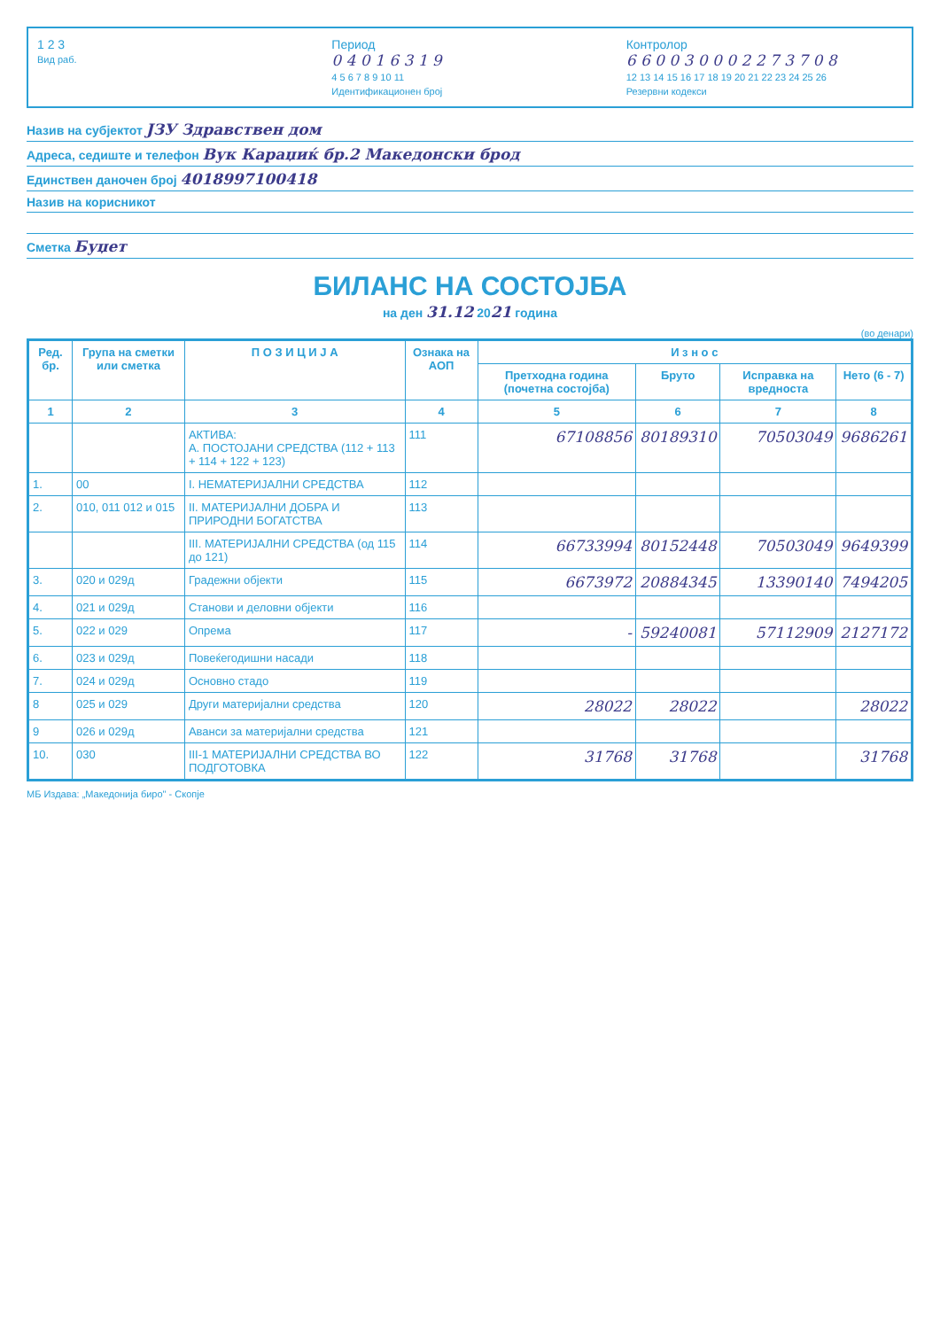1 2 3
Вид раб.
Период
0 4 0 1 6 3 1 9
4 5 6 7 8 9 10 11
Идентификационен број
Контролор
6 6 0 0 3 0 0 0 2 2 7 3 7 0 8
12 13 14 15 16 17 18 19 20 21 22 23 24 25 26
Резервни кодекси
Назив на субјектот ЈЗУ Здравствен дом
Адреса, седиште и телефон Вук Караџиќ бр.2 Македонски брод
Единствен даночен број 4018997100418
Назив на корисникот
Сметка Буџет
БИЛАНС НА СОСТОЈБА
на ден 31.12 2021 година
(во денари)
| Ред. бр. | Група на сметки или сметка | П О З И Ц И Ј А | Ознака на АОП | И з н о с | | | |
| --- | --- | --- | --- | --- | --- | --- | --- |
| | | | | Претходна година (почетна состојба) | Бруто | Исправка на вредноста | Нето (6 - 7) |
| 1 | 2 | 3 | 4 | 5 | 6 | 7 | 8 |
| | | АКТИВА: А. ПОСТОЈАНИ СРЕДСТВА (112 + 113 + 114 + 122 + 123) | 111 | 67108856 | 80189310 | 70503049 | 9686261 |
| 1. | 00 | I. НЕМАТЕРИЈАЛНИ СРЕДСТВА | 112 | | | | |
| 2. | 010, 011 012 и 015 | II. МАТЕРИЈАЛНИ ДОБРА И ПРИРОДНИ БОГАТСТВА | 113 | | | | |
| | | III. МАТЕРИЈАЛНИ СРЕДСТВА (од 115 до 121) | 114 | 66733994 | 80152448 | 70503049 | 9649399 |
| 3. | 020 и 029д | Градежни објекти | 115 | 6673972 | 20884345 | 13390140 | 7494205 |
| 4. | 021 и 029д | Станови и деловни објекти | 116 | | | | |
| 5. | 022 и 029 | Опрема | 117 | - | 59240081 | 57112909 | 2127172 |
| 6. | 023 и 029д | Повеќегодишни насади | 118 | | | | |
| 7. | 024 и 029д | Основно стадо | 119 | | | | |
| 8 | 025 и 029 | Други материјални средства | 120 | 28022 | 28022 | | 28022 |
| 9 | 026 и 029д | Аванси за материјални средства | 121 | | | | |
| 10. | 030 | III-1 МАТЕРИЈАЛНИ СРЕДСТВА ВО ПОДГОТОВКА | 122 | 31768 | 31768 | | 31768 |
МБ Издава: „Македонија биро" - Скопје